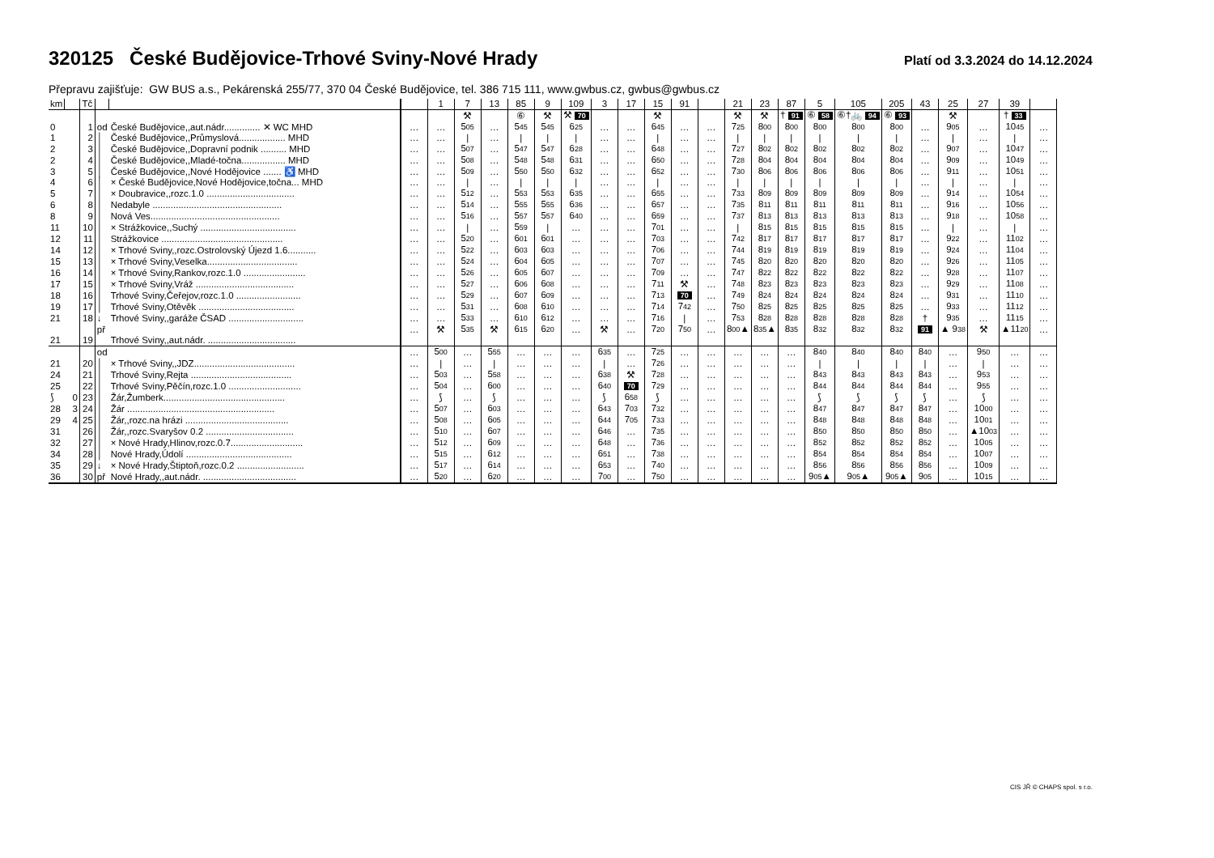320125 České Budějovice-Trhové Sviny-Nové Hrady
Platí od 3.3.2024 do 14.12.2024
Přepravu zajišťuje: GW BUS a.s., Pekárenská 255/77, 370 04 České Budějovice, tel. 386 715 111, www.gwbus.cz, gwbus@gwbus.cz
| km | | Tč | | | | 1 | 7 | 13 | 85 | 9 | 109 | 3 | 17 | 15 | 91 | | 21 | 23 | 87 | 5 | 105 | 205 | 43 | 25 | 27 | 39 | |
| --- | --- | --- | --- | --- | --- | --- | --- | --- | --- | --- | --- | --- | --- | --- | --- | --- | --- | --- | --- | --- | --- | --- | --- | --- | --- | --- | --- |
| | | | | | | | ⚒ | | ⑥ | ⚒ | ⚒ 70 | | | ⚒ | | | ⚒ | ⚒ | † 91 | ⑥ 58 | ⑥†🚲 94 | ⑥ 93 | | ⚒ | | † 33 | |
| 0 | | 1 | od | České Budějovice,,aut.nádr.............. ✕ WC MHD | … | … | 5 05 | … | 5 45 | 5 45 | 6 25 | … | … | 6 45 | … | … | 7 25 | 8 00 | 8 00 | 8 00 | 8 00 | 8 00 | … | 9 05 | … | 10 45 | … |
| 1 | | 2 | │ | České Budějovice,,Průmyslová.................. MHD | … | … | / | … | / | / | / | … | … | / | … | … | / | / | / | / | / | / | … | / | … | / | … |
| 2 | | 3 | │ | České Budějovice,,Dopravní podnik .......... MHD | … | … | 5 07 | … | 5 47 | 5 47 | 6 28 | … | … | 6 48 | … | … | 7 27 | 8 02 | 8 02 | 8 02 | 8 02 | 8 02 | … | 9 07 | … | 10 47 | … |
| 2 | | 4 | │ | České Budějovice,,Mladé-točna................. MHD | … | … | 5 08 | … | 5 48 | 5 48 | 6 31 | … | … | 6 50 | … | … | 7 28 | 8 04 | 8 04 | 8 04 | 8 04 | 8 04 | … | 9 09 | … | 10 49 | … |
| 3 | | 5 | │ | České Budějovice,,Nové Hodějovice ....... ♿ MHD | … | … | 5 09 | … | 5 50 | 5 50 | 6 32 | … | … | 6 52 | … | … | 7 30 | 8 06 | 8 06 | 8 06 | 8 06 | 8 06 | … | 9 11 | … | 10 51 | … |
| 4 | | 6 | │ | × České Budějovice,Nové Hodějovice,točna... MHD | … | … | / | … | / | / | / | … | … | / | … | … | / | / | / | / | / | / | … | / | … | / | … |
| 5 | | 7 | │ | × Doubravice,,rozc.1.0 .................................. | … | … | 5 12 | … | 5 53 | 5 53 | 6 35 | … | … | 6 55 | … | … | 7 33 | 8 09 | 8 09 | 8 09 | 8 09 | 8 09 | … | 9 14 | … | 10 54 | … |
| 6 | | 8 | │ | Nedabyle .................................................. | … | … | 5 14 | … | 5 55 | 5 55 | 6 36 | … | … | 6 57 | … | … | 7 35 | 8 11 | 8 11 | 8 11 | 8 11 | 8 11 | … | 9 16 | … | 10 56 | … |
| 8 | | 9 | │ | Nová Ves.................................................. | … | … | 5 16 | … | 5 57 | 5 57 | 6 40 | … | … | 6 59 | … | … | 7 37 | 8 13 | 8 13 | 8 13 | 8 13 | 8 13 | … | 9 18 | … | 10 58 | … |
| 11 | | 10 | │ | × Strážkovice,,Suchý ..................................... | … | … | / | … | 5 59 | / | … | … | … | 7 01 | … | … | / | 8 15 | 8 15 | 8 15 | 8 15 | 8 15 | … | / | … | / | … |
| 12 | | 11 | │ | Strážkovice ............................................... | … | … | 5 20 | … | 6 01 | 6 01 | … | … | … | 7 03 | … | … | 7 42 | 8 17 | 8 17 | 8 17 | 8 17 | 8 17 | … | 9 22 | … | 11 02 | … |
| 14 | | 12 | │ | × Trhové Sviny,,rozc.Ostrolovský Újezd 1.6........... | … | … | 5 22 | … | 6 03 | 6 03 | … | … | … | 7 06 | … | … | 7 44 | 8 19 | 8 19 | 8 19 | 8 19 | 8 19 | … | 9 24 | … | 11 04 | … |
| 15 | | 13 | │ | × Trhové Sviny,Veselka................................... | … | … | 5 24 | … | 6 04 | 6 05 | … | … | … | 7 07 | … | … | 7 45 | 8 20 | 8 20 | 8 20 | 8 20 | 8 20 | … | 9 26 | … | 11 05 | … |
| 16 | | 14 | │ | × Trhové Sviny,Rankov,rozc.1.0 ........................ | … | … | 5 26 | … | 6 05 | 6 07 | … | … | … | 7 09 | … | … | 7 47 | 8 22 | 8 22 | 8 22 | 8 22 | 8 22 | … | 9 28 | … | 11 07 | … |
| 17 | | 15 | │ | × Trhové Sviny,Vráž ...................................... | … | … | 5 27 | … | 6 06 | 6 08 | … | … | … | 7 11 | ⚒ | … | 7 48 | 8 23 | 8 23 | 8 23 | 8 23 | 8 23 | … | 9 29 | … | 11 08 | … |
| 18 | | 16 | │ | Trhové Sviny,Čeřejov,rozc.1.0 ......................... | … | … | 5 29 | … | 6 07 | 6 09 | … | … | … | 7 13 | 70 | … | 7 49 | 8 24 | 8 24 | 8 24 | 8 24 | 8 24 | … | 9 31 | … | 11 10 | … |
| 19 | | 17 | │ | Trhové Sviny,Otěvěk ..................................... | … | … | 5 31 | … | 6 08 | 6 10 | … | … | … | 7 14 | 7 42 | … | 7 50 | 8 25 | 8 25 | 8 25 | 8 25 | 8 25 | … | 9 33 | … | 11 12 | … |
| 21 | | 18 | ↓ | Trhové Sviny,,garáže ČSAD ............................. | … | … | 5 33 | … | 6 10 | 6 12 | … | … | … | 7 16 | / | … | 7 53 | 8 28 | 8 28 | 8 28 | 8 28 | 8 28 | † | 9 35 | … | 11 15 | … |
| | | | př | | … | ⚒ | 5 35 | ⚒ | 6 15 | 6 20 | … | ⚒ | … | 7 20 | 7 50 | … | 8 00 ▲ | 8 35 ▲ | 8 35 | 8 32 | 8 32 | 8 32 | 91 | ▲ 9 38 | ⚒ | ▲11 20 | … |
| 21 | | 19 | | Trhové Sviny,,aut.nádr. .................................. | | | | | | | | | | | | | | | | | | | | | | | |
| | | | od | | … | 5 00 | … | 5 55 | … | … | … | 6 35 | … | 7 25 | … | … | … | … | … | 8 40 | 8 40 | 8 40 | 8 40 | … | 9 50 | … | … |
| 21 | | 20 | │ | × Trhové Sviny,,JDZ....................................... | … | / | … | / | … | … | … | / | … | 7 26 | … | … | … | … | … | / | / | / | / | … | / | … | … |
| 24 | | 21 | │ | Trhové Sviny,Rejta ....................................... | … | 5 03 | … | 5 58 | … | … | … | 6 38 | ⚒ | 7 28 | … | … | … | … | … | 8 43 | 8 43 | 8 43 | 8 43 | … | 9 53 | … | … |
| 25 | | 22 | │ | Trhové Sviny,Pěčín,rozc.1.0 ............................ | … | 5 04 | … | 6 00 | … | … | … | 6 40 | 70 | 7 29 | … | … | … | … | … | 8 44 | 8 44 | 8 44 | 8 44 | … | 9 55 | … | … |
| ⟆ | 0 | 23 | │ | Žár,Žumberk............................................... | … | ⟆ | … | ⟆ | … | … | … | ⟆ | 6 58 | ⟆ | … | … | … | … | … | ⟆ | ⟆ | ⟆ | ⟆ | … | ⟆ | … | … |
| 28 | 3 | 24 | │ | Žár ......................................................... | … | 5 07 | … | 6 03 | … | … | … | 6 43 | 7 03 | 7 32 | … | … | … | … | … | 8 47 | 8 47 | 8 47 | 8 47 | … | 10 00 | … | … |
| 29 | 4 | 25 | │ | Žár,,rozc.na hrázi ........................................ | … | 5 08 | … | 6 05 | … | … | … | 6 44 | 7 05 | 7 33 | … | … | … | … | … | 8 48 | 8 48 | 8 48 | 8 48 | … | 10 01 | … | … |
| 31 | | 26 | │ | Žár,,rozc.Svaryšov 0.2 .................................. | … | 5 10 | … | 6 07 | … | … | … | 6 46 | … | 7 35 | … | … | … | … | … | 8 50 | 8 50 | 8 50 | 8 50 | … | ▲10 03 | … | … |
| 32 | | 27 | │ | × Nové Hrady,Hlinov,rozc.0.7............................ | … | 5 12 | … | 6 09 | … | … | … | 6 48 | … | 7 36 | … | … | … | … | … | 8 52 | 8 52 | 8 52 | 8 52 | … | 10 05 | … | … |
| 34 | | 28 | │ | Nové Hrady,Údolí ......................................... | … | 5 15 | … | 6 12 | … | … | … | 6 51 | … | 7 38 | … | … | … | … | … | 8 54 | 8 54 | 8 54 | 8 54 | … | 10 07 | … | … |
| 35 | | 29 | ↓ | × Nové Hrady,Štiptoň,rozc.0.2 .......................... | … | 5 17 | … | 6 14 | … | … | … | 6 53 | … | 7 40 | … | … | … | … | … | 8 56 | 8 56 | 8 56 | 8 56 | … | 10 09 | … | … |
| 36 | | 30 | př | Nové Hrady,,aut.nádr. .................................... | … | 5 20 | … | 6 20 | … | … | … | 7 00 | … | 7 50 | … | … | … | … | … | 9 05 ▲ | 9 05 ▲ | 9 05 ▲ | 9 05 | … | 10 15 | … | … |
CIS JŘ © CHAPS spol. s r.o.